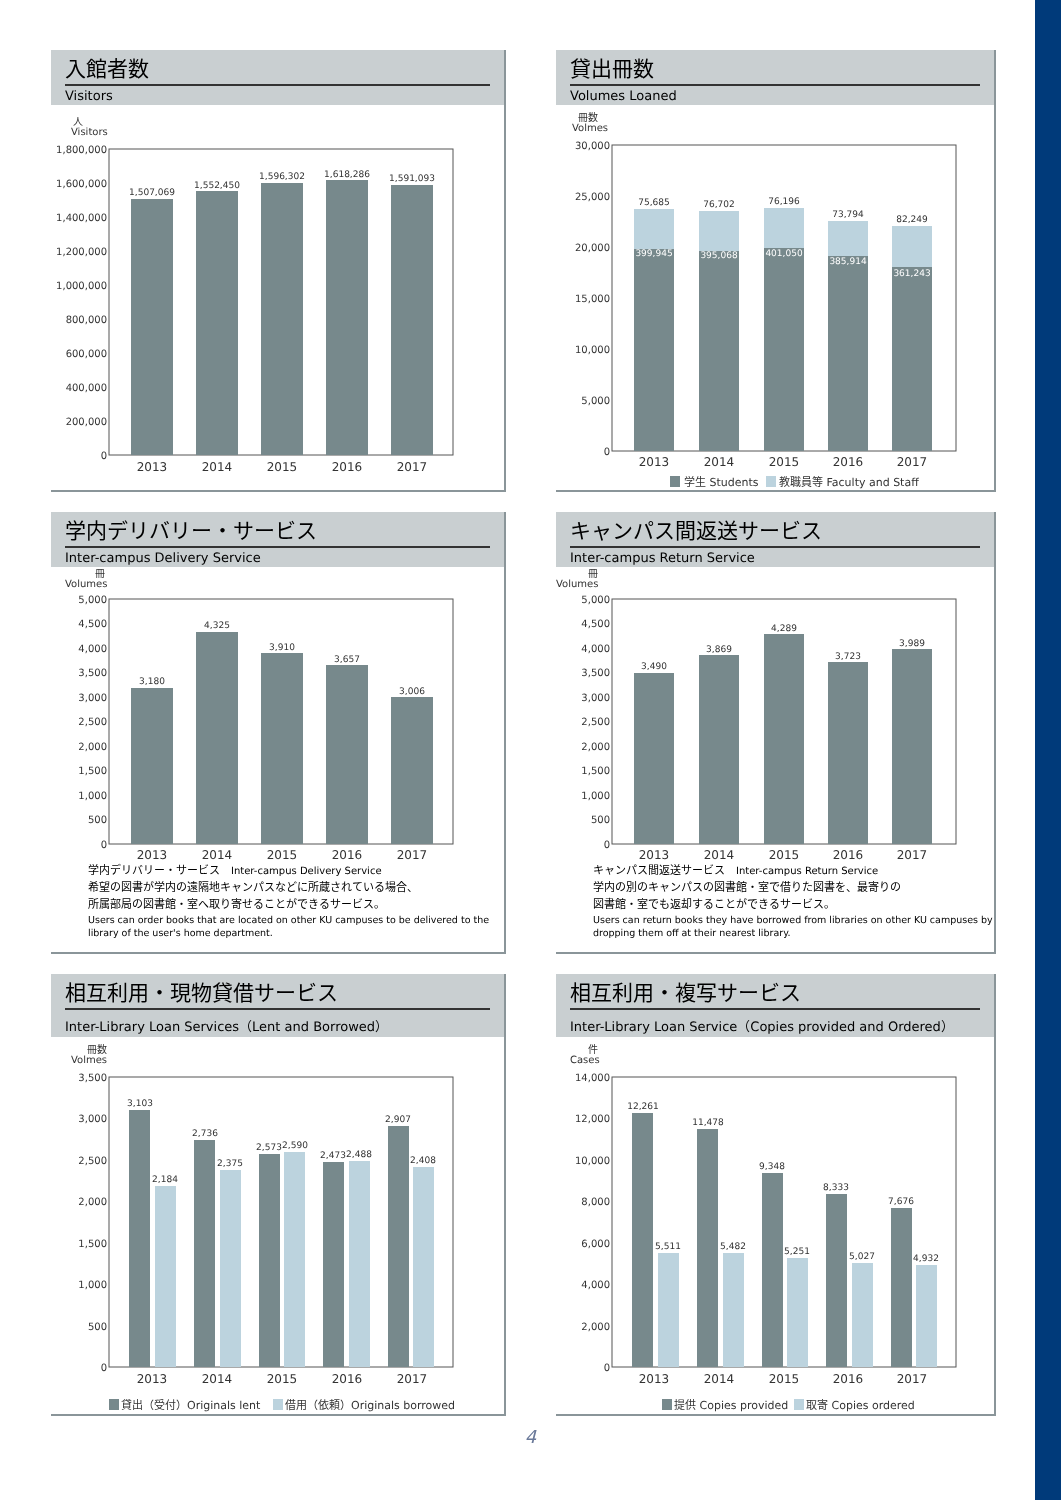入館者数
Visitors
人
Visitors
1,800,000
1,600,000
1,400,000
1,200,000
1,000,000
800,000
600,000
400,000
200,000
0
1,507,069
1,552,450
1,596,302
1,618,286
1,591,093
2013
2014
2015
2016
2017
貸出冊数
Volumes Loaned
冊数
Volmes
30,000
25,000
20,000
15,000
10,000
5,000
0
75,685
76,702
76,196
73,794
82,249
399,945
395,068
401,050
385,914
361,243
2013
2014
2015
2016
2017
学生 Students
教職員等 Faculty and Staff
学内デリバリー・サービス
Inter-campus Delivery Service
冊
Volumes
5,000
4,500
4,000
3,500
3,000
2,500
2,000
1,500
1,000
500
0
3,180
4,325
3,910
3,657
3,006
2013
2014
2015
2016
2017
学内デリバリー・サービス　Inter-campus Delivery Service
希望の図書が学内の遠隔地キャンパスなどに所蔵されている場合、
所属部局の図書館・室へ取り寄せることができるサービス。
Users can order books that are located on other KU campuses to be delivered to the library of the user's home department.
キャンパス間返送サービス
Inter-campus Return Service
冊
Volumes
5,000
4,500
4,000
3,500
3,000
2,500
2,000
1,500
1,000
500
0
3,490
3,869
4,289
3,723
3,989
2013
2014
2015
2016
2017
キャンパス間返送サービス　Inter-campus Return Service
学内の別のキャンパスの図書館・室で借りた図書を、最寄りの
図書館・室でも返却することができるサービス。
Users can return books they have borrowed from libraries on other KU campuses by dropping them off at their nearest library.
相互利用・現物貸借サービス
Inter-Library Loan Services（Lent and Borrowed）
冊数
Volmes
3,500
3,000
2,500
2,000
1,500
1,000
500
0
3,103
2,184
2,736
2,375
2,573
2,590
2,473
2,488
2,907
2,408
2013
2014
2015
2016
2017
貸出（受付）Originals lent
借用（依頼）Originals borrowed
相互利用・複写サービス
Inter-Library Loan Service（Copies provided and Ordered）
件
Cases
14,000
12,000
10,000
8,000
6,000
4,000
2,000
0
12,261
5,511
11,478
5,482
9,348
5,251
8,333
5,027
7,676
4,932
2013
2014
2015
2016
2017
提供 Copies provided
取寄 Copies ordered
4